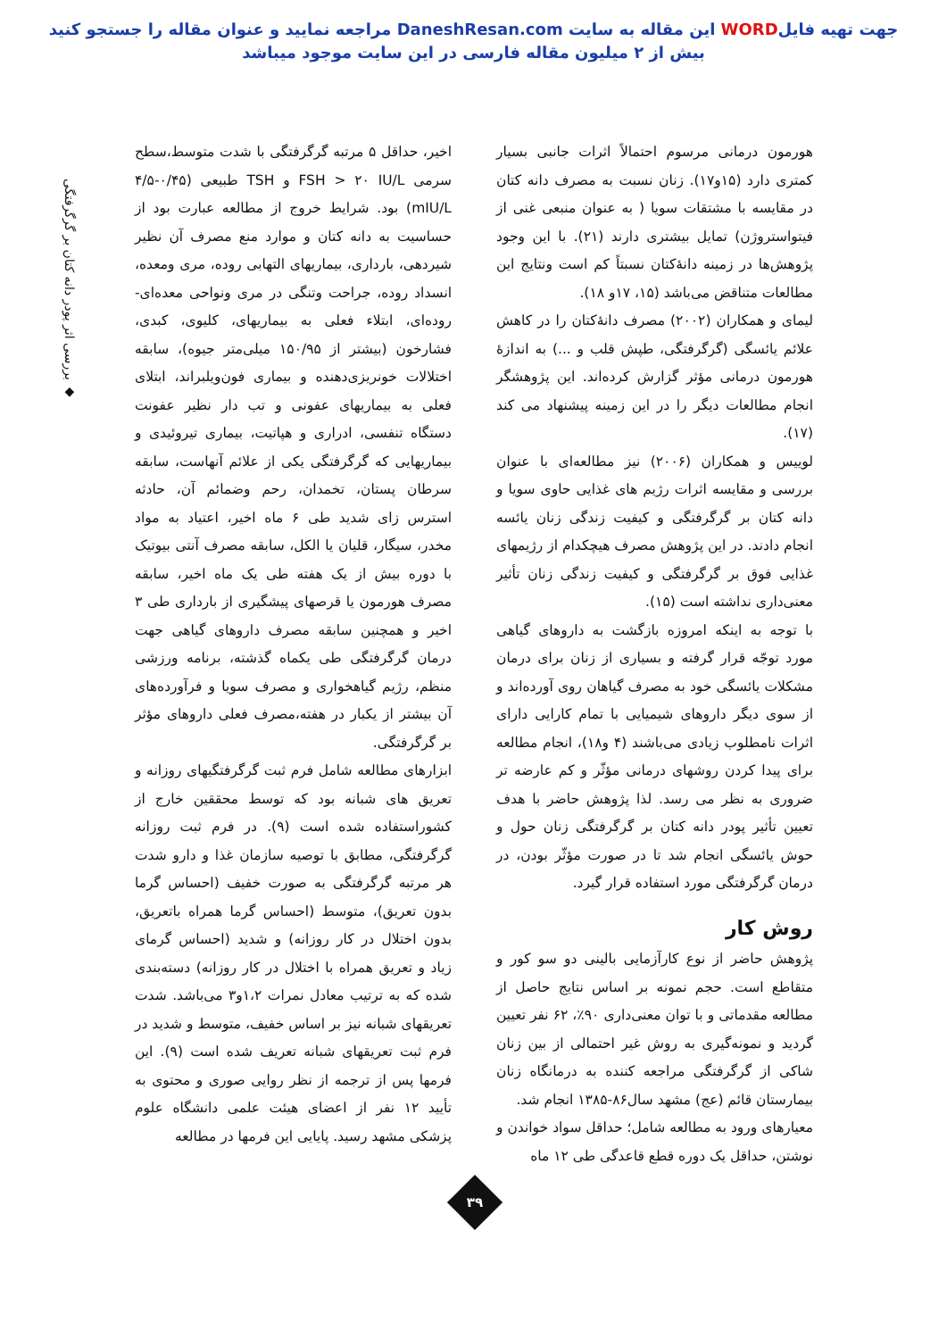جهت تهیه فایلWORD این مقاله به سایت DaneshResan.com مراجعه نمایید و عنوان مقاله را جستجو کنید
بیش از ۲ میلیون مقاله فارسی در این سایت موجود میباشد
◆ بررسی اثر پودر دانه کتان بر گرگرفتگی
هورمون درمانی مرسوم احتمالاً اثرات جانبی بسیار کمتری دارد (۱۵و۱۷). زنان نسبت به مصرف دانه کتان در مقایسه با مشتقات سویا ( به عنوان منبعی غنی از فیتواستروژن) تمایل بیشتری دارند (۲۱). با این وجود پژوهش‌ها در زمینه دانۀکتان نسبتاً کم است ونتایج این مطالعات متناقض می‌باشد (۱۵، ۱۷و ۱۸).
لیمای و همکاران (۲۰۰۲) مصرف دانۀکتان را در کاهش علائم یائسگی (گرگرفتگی، طپش قلب و ...) به اندازۀ هورمون درمانی مؤثر گزارش کرده‌اند. این پژوهشگر انجام مطالعات دیگر را در این زمینه پیشنهاد می کند (۱۷).
لوییس و همکاران (۲۰۰۶) نیز مطالعه‌ای با عنوان بررسی و مقایسه اثرات رژیم های غذایی حاوی سویا و دانه کتان بر گرگرفتگی و کیفیت زندگی زنان یائسه انجام دادند. در این پژوهش مصرف هیچکدام از رژیمهای غذایی فوق بر گرگرفتگی و کیفیت زندگی زنان تأثیر معنی‌داری نداشته است (۱۵).
با توجه به اینکه امروزه بازگشت به داروهای گیاهی مورد توجّه قرار گرفته و بسیاری از زنان برای درمان مشکلات یائسگی خود به مصرف گیاهان روی آورده‌اند و از سوی دیگر داروهای شیمیایی با تمام کارایی دارای اثرات نامطلوب زیادی می‌باشند (۴ و۱۸)، انجام مطالعه برای پیدا کردن روشهای درمانی مؤثّر و کم عارضه تر ضروری به نظر می رسد. لذا پژوهش حاضر با هدف تعیین تأثیر پودر دانه کتان بر گرگرفتگی زنان حول و حوش یائسگی انجام شد تا در صورت مؤثّر بودن، در درمان گرگرفتگی مورد استفاده قرار گیرد.
روش کار
پژوهش حاضر از نوع کارآزمایی بالینی دو سو کور و متقاطع است. حجم نمونه بر اساس نتایج حاصل از مطالعه مقدماتی و با توان معنی‌داری ۹۰٪، ۶۲ نفر تعیین گردید و نمونه‌گیری به روش غیر احتمالی از بین زنان شاکی از گرگرفتگی مراجعه کننده به درمانگاه زنان بیمارستان قائم (عج) مشهد سال۸۶-۱۳۸۵ انجام شد.
معیارهای ورود به مطالعه شامل؛ حداقل سواد خواندن و نوشتن، حداقل یک دوره قطع قاعدگی طی ۱۲ ماه
اخیر، حداقل ۵ مرتبه گرگرفتگی با شدت متوسط،سطح سرمی FSH > ۲۰ IU/L و TSH طبیعی (۰/۴۵-۴/۵ mIU/L) بود. شرایط خروج از مطالعه عبارت بود از حساسیت به دانه کتان و موارد منع مصرف آن نظیر شیردهی، بارداری، بیماریهای التهابی روده، مری ومعده، انسداد روده، جراحت وتنگی در مری ونواحی معده‌ای- روده‌ای، ابتلاء فعلی به بیماریهای، کلیوی، کبدی، فشارخون (بیشتر از ۱۵۰/۹۵ میلی‌متر جیوه)، سابقه اختلالات خونریزی‌دهنده و بیماری فون‌ویلبراند، ابتلای فعلی به بیماریهای عفونی و تب دار نظیر عفونت دستگاه تنفسی، ادراری و هپاتیت، بیماری تیروئیدی و بیماریهایی که گرگرفتگی یکی از علائم آنهاست، سابقه سرطان پستان، تخمدان، رحم وضمائم آن، حادثه استرس زای شدید طی ۶ ماه اخیر، اعتیاد به مواد مخدر، سیگار، قلیان یا الکل، سابقه مصرف آنتی بیوتیک با دوره بیش از یک هفته طی یک ماه اخیر، سابقه مصرف هورمون یا قرصهای پیشگیری از بارداری طی ۳ اخیر و همچنین سابقه مصرف داروهای گیاهی جهت درمان گرگرفتگی طی یکماه گذشته، برنامه ورزشی منظم، رژیم گیاهخواری و مصرف سویا و فرآورده‌های آن بیشتر از یکبار در هفته،مصرف فعلی داروهای مؤثر بر گرگرفتگی.
ابزارهای مطالعه شامل فرم ثبت گرگرفتگیهای روزانه و تعریق های شبانه بود که توسط محققین خارج از کشوراستفاده شده است (۹). در فرم ثبت روزانه گرگرفتگی، مطابق با توصیه سازمان غذا و دارو شدت هر مرتبه گرگرفتگی به صورت خفیف (احساس گرما بدون تعریق)، متوسط (احساس گرما همراه باتعریق، بدون اختلال در کار روزانه) و شدید (احساس گرمای زیاد و تعریق همراه با اختلال در کار روزانه) دسته‌بندی شده که به ترتیب معادل نمرات ۱،۲و۳ می‌باشد. شدت تعریقهای شبانه نیز بر اساس خفیف، متوسط و شدید در فرم ثبت تعریقهای شبانه تعریف شده است (۹). این فرمها پس از ترجمه از نظر روایی صوری و محتوی به تأیید ۱۲ نفر از اعضای هیئت علمی دانشگاه علوم پزشکی مشهد رسید. پایایی این فرمها در مطالعه
۳۹